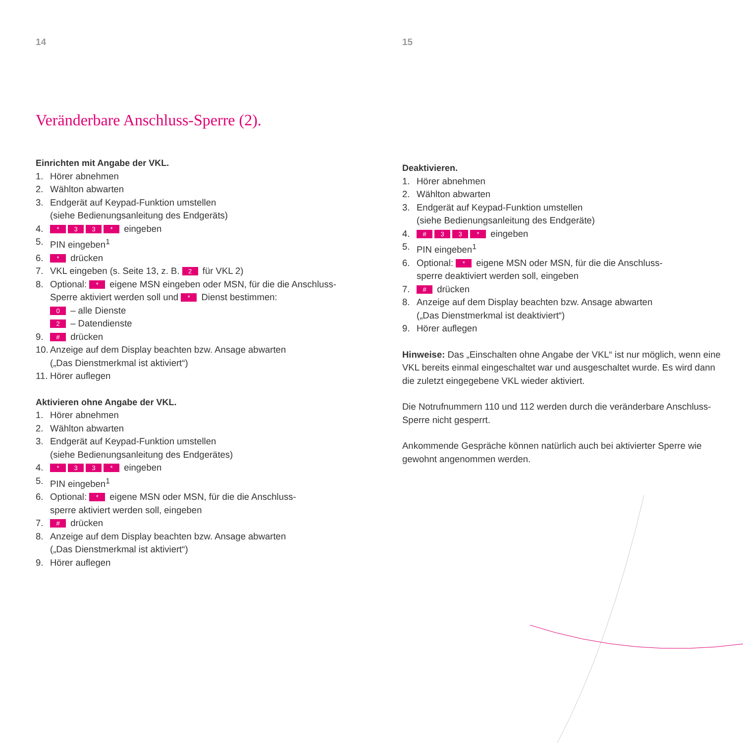14
Veränderbare Anschluss-Sperre (2).
Einrichten mit Angabe der VKL.
1. Hörer abnehmen
2. Wählton abwarten
3. Endgerät auf Keypad-Funktion umstellen
(siehe Bedienungsanleitung des Endgeräts)
4. * 33 * eingeben
5. PIN eingeben<sup>1</sup>
6. * drücken
7. VKL eingeben (s. Seite 13, z. B. 2 für VKL 2)
8. Optional: * eigene MSN eingeben oder MSN, für die die Anschluss-
Sperre aktiviert werden soll und * Dienst bestimmen:
0 – alle Dienste
2 – Datendienste
9. # drücken
10. Anzeige auf dem Display beachten bzw. Ansage abwarten
(„Das Dienstmerkmal ist aktiviert“)
11. Hörer auflegen
Aktivieren ohne Angabe der VKL.
1. Hörer abnehmen
2. Wählton abwarten
3. Endgerät auf Keypad-Funktion umstellen
(siehe Bedienungsanleitung des Endgerätes)
4. * 33 * eingeben
5. PIN eingeben<sup>1</sup>
6. Optional: * eigene MSN oder MSN, für die die Anschluss-
sperre aktiviert werden soll, eingeben
7. # drücken
8. Anzeige auf dem Display beachten bzw. Ansage abwarten
(„Das Dienstmerkmal ist aktiviert“)
9. Hörer auflegen
15
Deaktivieren.
1. Hörer abnehmen
2. Wählton abwarten
3. Endgerät auf Keypad-Funktion umstellen
(siehe Bedienungsanleitung des Endgeräte)
4. # 33 * eingeben
5. PIN eingeben<sup>1</sup>
6. Optional: * eigene MSN oder MSN, für die die Anschluss-
sperre deaktiviert werden soll, eingeben
7. # drücken
8. Anzeige auf dem Display beachten bzw. Ansage abwarten
(„Das Dienstmerkmal ist deaktiviert“)
9. Hörer auflegen
Hinweise: Das „Einschalten ohne Angabe der VKL“ ist nur möglich, wenn eine VKL bereits einmal eingeschaltet war und ausgeschaltet wurde. Es wird dann die zuletzt eingegebene VKL wieder aktiviert.
Die Notrufnummern 110 und 112 werden durch die veränderbare Anschluss-Sperre nicht gesperrt.
Ankommende Gespräche können natürlich auch bei aktivierter Sperre wie gewohnt angenommen werden.